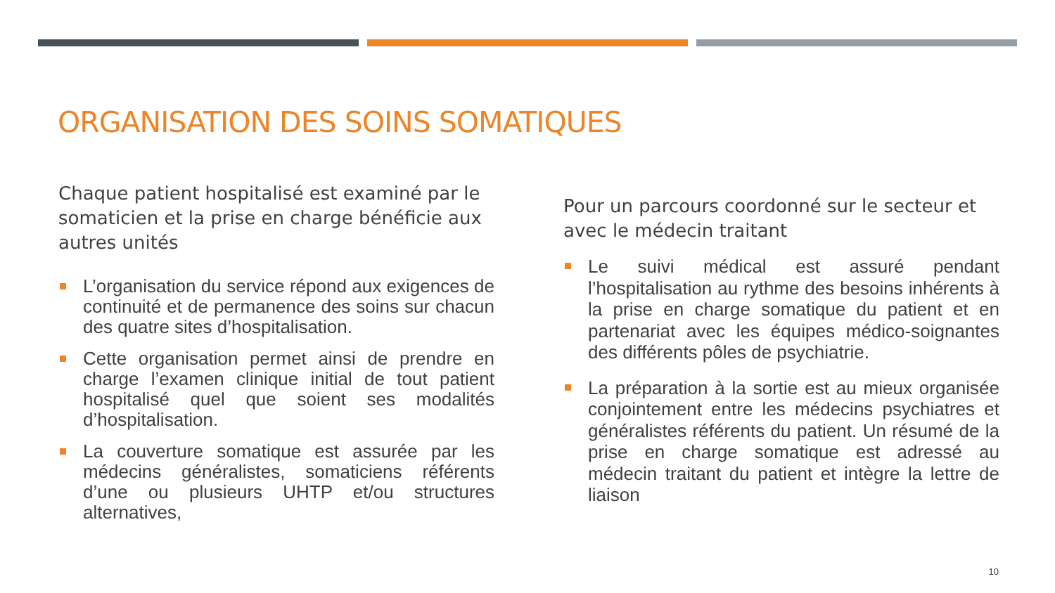ORGANISATION DES SOINS SOMATIQUES
Chaque patient hospitalisé est examiné par le somaticien et la prise en charge bénéficie aux autres unités
L’organisation du service répond aux exigences de continuité et de permanence des soins sur chacun des quatre sites d’hospitalisation.
Cette organisation permet ainsi de prendre en charge l’examen clinique initial de tout patient hospitalisé quel que soient ses modalités d’hospitalisation.
La couverture somatique est assurée par les médecins généralistes, somaticiens référents d’une ou plusieurs UHTP et/ou structures alternatives,
Pour un parcours coordonné sur le secteur et avec le médecin traitant
Le suivi médical est assuré pendant l’hospitalisation au rythme des besoins inhérents à la prise en charge somatique du patient et en partenariat avec les équipes médico-soignantes des différents pôles de psychiatrie.
La préparation à la sortie est au mieux organisée conjointement entre les médecins psychiatres et généralistes référents du patient. Un résumé de la prise en charge somatique est adressé au médecin traitant du patient et intègre la lettre de liaison
10